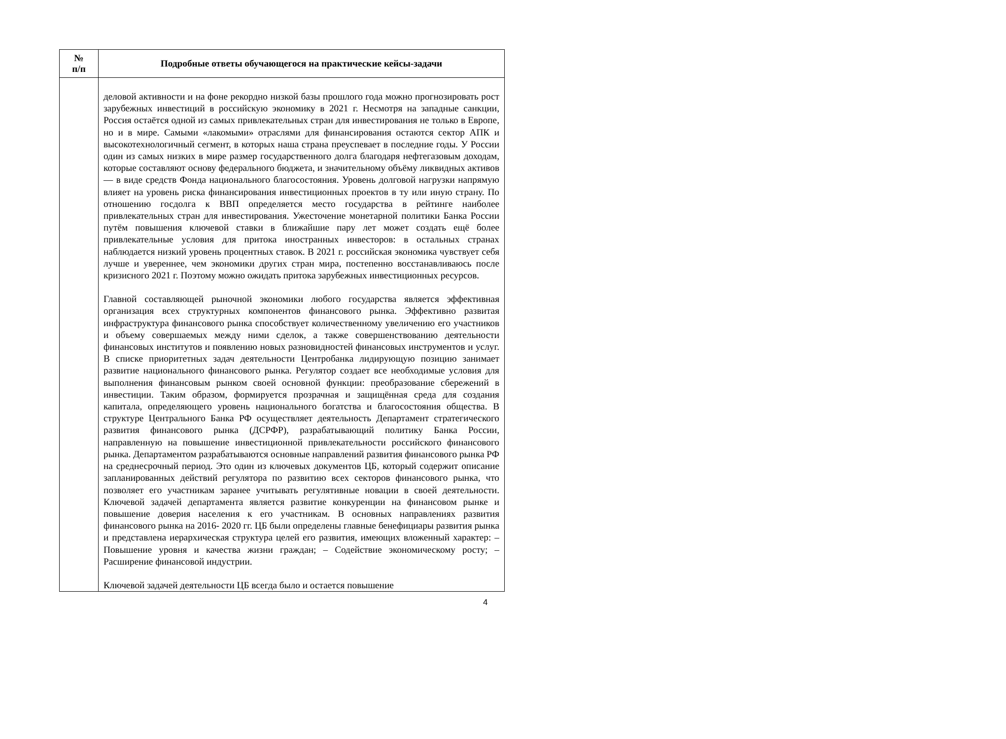| № п/п | Подробные ответы обучающегося на практические кейсы-задачи |
| --- | --- |
| | деловой активности и на фоне рекордно низкой базы прошлого года можно прогнозировать рост зарубежных инвестиций в российскую экономику в 2021 г. Несмотря на западные санкции, Россия остаётся одной из самых привлекательных стран для инвестирования не только в Европе, но и в мире. Самыми «лакомыми» отраслями для финансирования остаются сектор АПК и высокотехнологичный сегмент, в которых наша страна преуспевает в последние годы. У России один из самых низких в мире размер государственного долга благодаря нефтегазовым доходам, которые составляют основу федерального бюджета, и значительному объёму ликвидных активов — в виде средств Фонда национального благосостояния. Уровень долговой нагрузки напрямую влияет на уровень риска финансирования инвестиционных проектов в ту или иную страну. По отношению госдолга к ВВП определяется место государства в рейтинге наиболее привлекательных стран для инвестирования. Ужесточение монетарной политики Банка России путём повышения ключевой ставки в ближайшие пару лет может создать ещё более привлекательные условия для притока иностранных инвесторов: в остальных странах наблюдается низкий уровень процентных ставок. В 2021 г. российская экономика чувствует себя лучше и увереннее, чем экономики других стран мира, постепенно восстанавливаюсь после кризисного 2021 г. Поэтому можно ожидать притока зарубежных инвестиционных ресурсов. Главной составляющей рыночной экономики любого государства является эффективная организация всех структурных компонентов финансового рынка. Эффективно развитая инфраструктура финансового рынка способствует количественному увеличению его участников и объему совершаемых между ними сделок, а также совершенствованию деятельности финансовых институтов и появлению новых разновидностей финансовых инструментов и услуг. В списке приоритетных задач деятельности Центробанка лидирующую позицию занимает развитие национального финансового рынка. Регулятор создает все необходимые условия для выполнения финансовым рынком своей основной функции: преобразование сбережений в инвестиции. Таким образом, формируется прозрачная и защищённая среда для создания капитала, определяющего уровень национального богатства и благосостояния общества. В структуре Центрального Банка РФ осуществляет деятельность Департамент стратегического развития финансового рынка (ДСРФР), разрабатывающий политику Банка России, направленную на повышение инвестиционной привлекательности российского финансового рынка. Департаментом разрабатываются основные направлений развития финансового рынка РФ на среднесрочный период. Это один из ключевых документов ЦБ, который содержит описание запланированных действий регулятора по развитию всех секторов финансового рынка, что позволяет его участникам заранее учитывать регулятивные новации в своей деятельности. Ключевой задачей департамента является развитие конкуренции на финансовом рынке и повышение доверия населения к его участникам. В основных направлениях развития финансового рынка на 2016- 2020 гг. ЦБ были определены главные бенефициары развития рынка и представлена иерархическая структура целей его развития, имеющих вложенный характер: – Повышение уровня и качества жизни граждан; – Содействие экономическому росту; – Расширение финансовой индустрии. Ключевой задачей деятельности ЦБ всегда было и остается повышение |
4